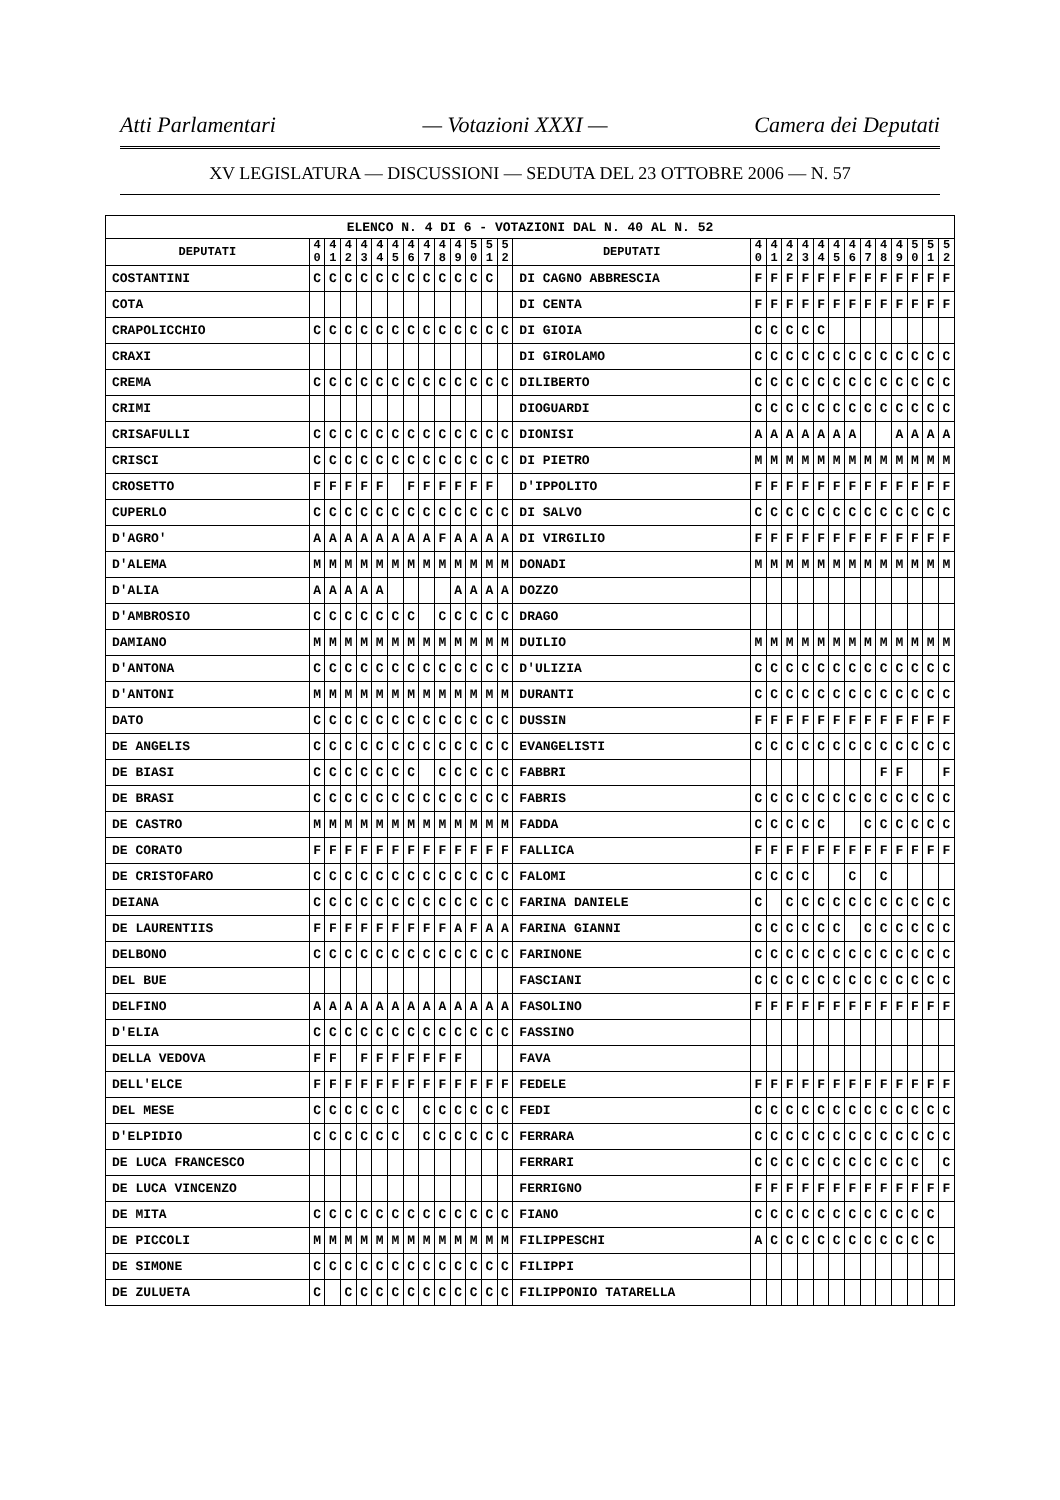Atti Parlamentari — Votazioni XXXI — Camera dei Deputati
XV LEGISLATURA — DISCUSSIONI — SEDUTA DEL 23 OTTOBRE 2006 — N. 57
| ELENCO N. 4 DI 6 - VOTAZIONI DAL N. 40 AL N. 52 | | | | | | | | | | | | | | | | | | | | | | | | | | | |
| DEPUTATI | 4 0 | 4 1 | 4 2 | 4 3 | 4 4 | 4 5 | 4 6 | 4 7 | 4 8 | 4 9 | 5 0 | 5 1 | 5 2 | DEPUTATI | 4 0 | 4 1 | 4 2 | 4 3 | 4 4 | 4 5 | 4 6 | 4 7 | 4 8 | 4 9 | 5 0 | 5 1 | 5 2 |
| COSTANTINI | C | C | C | C | C | C | C | C | C | C | C | C | | DI CAGNO ABBRESCIA | F | F | F | F | F | F | F | F | F | F | F | F | F |
| COTA | | | | | | | | | | | | | | DI CENTA | F | F | F | F | F | F | F | F | F | F | F | F | F |
| CRAPOLICCHIO | C | C | C | C | C | C | C | C | C | C | C | C | C | DI GIOIA | C | C | C | C | C | | | | | | | | |
| CRAXI | | | | | | | | | | | | | | DI GIROLAMO | C | C | C | C | C | C | C | C | C | C | C | C | C |
| CREMA | C | C | C | C | C | C | C | C | C | C | C | C | C | DILIBERTO | C | C | C | C | C | C | C | C | C | C | C | C | C |
| CRIMI | | | | | | | | | | | | | | DIOGUARDI | C | C | C | C | C | C | C | C | C | C | C | C | C |
| CRISAFULLI | C | C | C | C | C | C | C | C | C | C | C | C | C | DIONISI | A | A | A | A | A | A | A | | | A | A | A | A |
| CRISCI | C | C | C | C | C | C | C | C | C | C | C | C | C | DI PIETRO | M | M | M | M | M | M | M | M | M | M | M | M | M |
| CROSETTO | F | F | F | F | F | | F | F | F | F | F | F | | D'IPPOLITO | F | F | F | F | F | F | F | F | F | F | F | F | F |
| CUPERLO | C | C | C | C | C | C | C | C | C | C | C | C | C | DI SALVO | C | C | C | C | C | C | C | C | C | C | C | C | C |
| D'AGRO' | A | A | A | A | A | A | A | A | F | A | A | A | A | DI VIRGILIO | F | F | F | F | F | F | F | F | F | F | F | F | F |
| D'ALEMA | M | M | M | M | M | M | M | M | M | M | M | M | M | DONADI | M | M | M | M | M | M | M | M | M | M | M | M | M |
| D'ALIA | A | A | A | A | A | | | | | A | A | A | A | DOZZO | | | | | | | | | | | | | |
| D'AMBROSIO | C | C | C | C | C | C | C | | C | C | C | C | C | DRAGO | | | | | | | | | | | | | |
| DAMIANO | M | M | M | M | M | M | M | M | M | M | M | M | M | DUILIO | M | M | M | M | M | M | M | M | M | M | M | M | M |
| D'ANTONA | C | C | C | C | C | C | C | C | C | C | C | C | C | D'ULIZIA | C | C | C | C | C | C | C | C | C | C | C | C | C |
| D'ANTONI | M | M | M | M | M | M | M | M | M | M | M | M | M | DURANTI | C | C | C | C | C | C | C | C | C | C | C | C | C |
| DATO | C | C | C | C | C | C | C | C | C | C | C | C | C | DUSSIN | F | F | F | F | F | F | F | F | F | F | F | F | F |
| DE ANGELIS | C | C | C | C | C | C | C | C | C | C | C | C | C | EVANGELISTI | C | C | C | C | C | C | C | C | C | C | C | C | C |
| DE BIASI | C | C | C | C | C | C | C | | C | C | C | C | C | FABBRI | | | | | | | | | F | F | | | F |
| DE BRASI | C | C | C | C | C | C | C | C | C | C | C | C | C | FABRIS | C | C | C | C | C | C | C | C | C | C | C | C | C |
| DE CASTRO | M | M | M | M | M | M | M | M | M | M | M | M | M | FADDA | C | C | C | C | C | | | C | C | C | C | C | C |
| DE CORATO | F | F | F | F | F | F | F | F | F | F | F | F | F | FALLICA | F | F | F | F | F | F | F | F | F | F | F | F | F |
| DE CRISTOFARO | C | C | C | C | C | C | C | C | C | C | C | C | C | FALOMI | C | C | C | C | | | C | | C | | | | |
| DEIANA | C | C | C | C | C | C | C | C | C | C | C | C | C | FARINA DANIELE | C | | C | C | C | C | C | C | C | C | C | C | C |
| DE LAURENTIIS | F | F | F | F | F | F | F | F | F | A | F | A | A | FARINA GIANNI | C | C | C | C | C | C | | C | C | C | C | C | C |
| DELBONO | C | C | C | C | C | C | C | C | C | C | C | C | C | FARINONE | C | C | C | C | C | C | C | C | C | C | C | C | C |
| DEL BUE | | | | | | | | | | | | | | FASCIANI | C | C | C | C | C | C | C | C | C | C | C | C | C |
| DELFINO | A | A | A | A | A | A | A | A | A | A | A | A | A | FASOLINO | F | F | F | F | F | F | F | F | F | F | F | F | F |
| D'ELIA | C | C | C | C | C | C | C | C | C | C | C | C | C | FASSINO | | | | | | | | | | | | | |
| DELLA VEDOVA | F | F | | F | F | F | F | F | F | F | | | | FAVA | | | | | | | | | | | | | |
| DELL'ELCE | F | F | F | F | F | F | F | F | F | F | F | F | F | FEDELE | F | F | F | F | F | F | F | F | F | F | F | F | F |
| DEL MESE | C | C | C | C | C | C | | C | C | C | C | C | C | FEDI | C | C | C | C | C | C | C | C | C | C | C | C | C |
| D'ELPIDIO | C | C | C | C | C | C | | C | C | C | C | C | C | FERRARA | C | C | C | C | C | C | C | C | C | C | C | C | C |
| DE LUCA FRANCESCO | | | | | | | | | | | | | | FERRARI | C | C | C | C | C | C | C | C | C | C | C | | C |
| DE LUCA VINCENZO | | | | | | | | | | | | | | FERRIGNO | F | F | F | F | F | F | F | F | F | F | F | F | F |
| DE MITA | C | C | C | C | C | C | C | C | C | C | C | C | C | FIANO | C | C | C | C | C | C | C | C | C | C | C | C | |
| DE PICCOLI | M | M | M | M | M | M | M | M | M | M | M | M | M | FILIPPESCHI | A | C | C | C | C | C | C | C | C | C | C | C | |
| DE SIMONE | C | C | C | C | C | C | C | C | C | C | C | C | C | FILIPPI | | | | | | | | | | | | | |
| DE ZULUETA | C | | C | C | C | C | C | C | C | C | C | C | C | FILIPPONIO TATARELLA | | | | | | | | | | | | | |